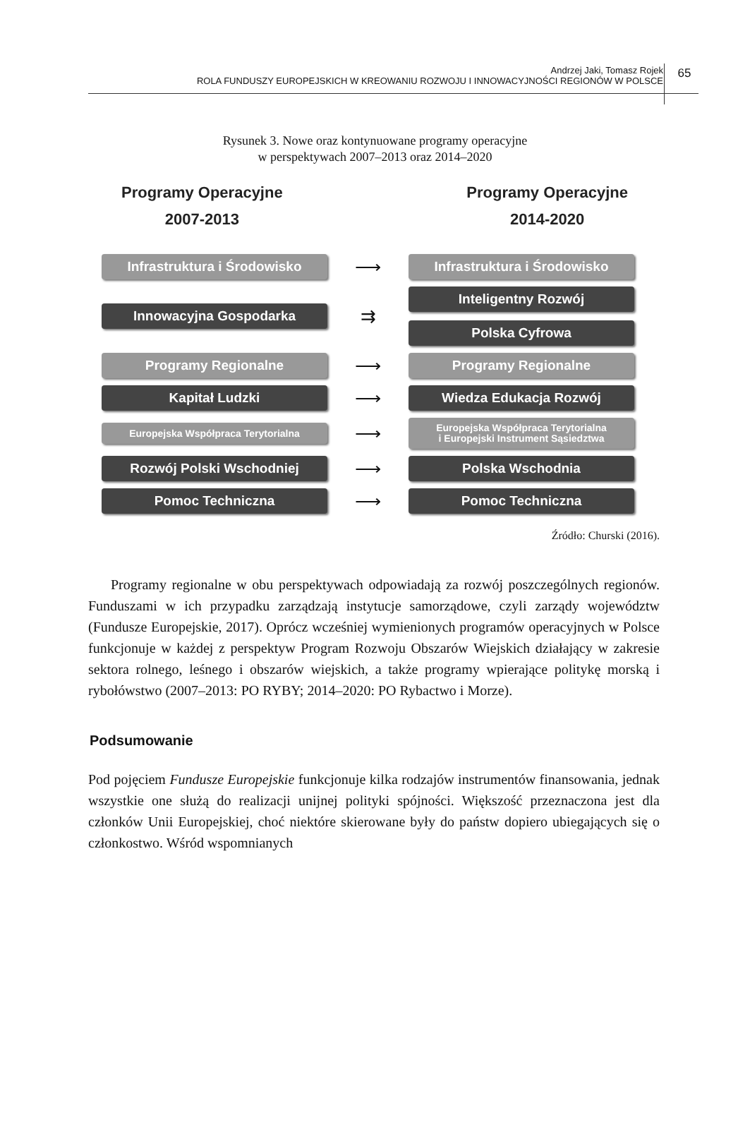Andrzej Jaki, Tomasz Rojek
ROLA FUNDUSZY EUROPEJSKICH W KREOWANIU ROZWOJU I INNOWACYJNOŚCI REGIONÓW W POLSCE
65
Rysunek 3. Nowe oraz kontynuowane programy operacyjne
w perspektywach 2007–2013 oraz 2014–2020
Programy Operacyjne
2007-2013
Programy Operacyjne
2014-2020
Infrastruktura i Środowisko
⟶
Infrastruktura i Środowisko
Innowacyjna Gospodarka
⇉
Inteligentny Rozwój
Polska Cyfrowa
Programy Regionalne
⟶
Programy Regionalne
Kapitał Ludzki
⟶
Wiedza Edukacja Rozwój
Europejska Współpraca Terytorialna
⟶
Europejska Współpraca Terytorialna
i Europejski Instrument Sąsiedztwa
Rozwój Polski Wschodniej
⟶
Polska Wschodnia
Pomoc Techniczna
⟶
Pomoc Techniczna
Źródło: Churski (2016).
Programy regionalne w obu perspektywach odpowiadają za rozwój poszczególnych regionów. Funduszami w ich przypadku zarządzają instytucje samorządowe, czyli zarządy województw (Fundusze Europejskie, 2017). Oprócz wcześniej wymienionych programów operacyjnych w Polsce funkcjonuje w każdej z perspektyw Program Rozwoju Obszarów Wiejskich działający w zakresie sektora rolnego, leśnego i obszarów wiejskich, a także programy wpierające politykę morską i rybołówstwo (2007–2013: PO RYBY; 2014–2020: PO Rybactwo i Morze).
Podsumowanie
Pod pojęciem Fundusze Europejskie funkcjonuje kilka rodzajów instrumentów finansowania, jednak wszystkie one służą do realizacji unijnej polityki spójności. Większość przeznaczona jest dla członków Unii Europejskiej, choć niektóre skierowane były do państw dopiero ubiegających się o członkostwo. Wśród wspomnianych